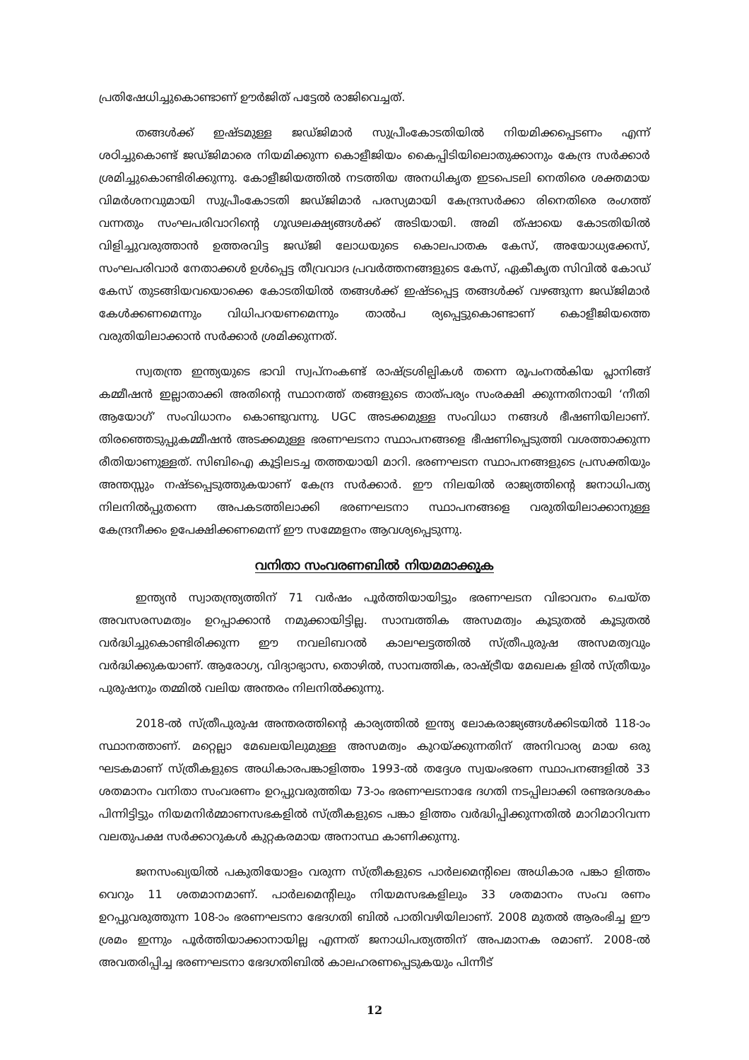പ്രതിഷേധിച്ചുകൊണ്ടാണ് ഊർജിത് പട്ടേൽ രാജിവെച്ചത്.
തങ്ങൾക്ക് ഇഷ്ടമുള്ള ജഡ്ജിമാർ സുപ്രീംകോടതിയിൽ നിയമിക്കപ്പെടണം എന്ന് ശഠിച്ചുകൊണ്ട് ജഡ്ജിമാരെ നിയമിക്കുന്ന കൊളീജിയം കൈപ്പിടിയിലൊതുക്കാനും കേന്ദ്ര സർക്കാർ ശ്രമിച്ചുകൊണ്ടിരിക്കുന്നു. കോളീജിയത്തിൽ നടത്തിയ അനധികൃത ഇടപെടലി നെതിരെ ശക്തമായ വിമർശനവുമായി സുപ്രീംകോടതി ജഡ്ജിമാർ പരസ്യമായി കേന്ദ്രസർക്കാ രിനെതിരെ രംഗത്ത് വന്നതും സംഘപരിവാറിന്റെ ഗൂഢലക്ഷ്യങ്ങൾക്ക് അടിയായി. അമി ത്ഷായെ കോടതിയിൽ വിളിച്ചുവരുത്താൻ ഉത്തരവിട്ട ജഡ്ജി ലോധയുടെ കൊലപാതക കേസ്, അയോധ്യക്കേസ്, സംഘപരിവാർ നേതാക്കൾ ഉൾപ്പെട്ട തീവ്രവാദ പ്രവർത്തനങ്ങളുടെ കേസ്, ഏകീകൃത സിവിൽ കോഡ് കേസ് തുടങ്ങിയവയൊക്കെ കോടതിയിൽ തങ്ങൾക്ക് ഇഷ്ടപ്പെട്ട തങ്ങൾക്ക് വഴങ്ങുന്ന ജഡ്ജിമാർ കേൾക്കണമെന്നും വിധിപറയണമെന്നും താൽപ ര്യപ്പെട്ടുകൊണ്ടാണ് കൊളീജിയത്തെ വരുതിയിലാക്കാൻ സർക്കാർ ശ്രമിക്കുന്നത്.
സ്വതന്ത്ര ഇന്ത്യയുടെ ഭാവി സ്വപ്നംകണ്ട് രാഷ്ട്രശില്പികൾ തന്നെ രൂപംനൽകിയ പ്ലാനിങ്ങ് കമ്മീഷൻ ഇല്ലാതാക്കി അതിന്റെ സ്ഥാനത്ത് തങ്ങളുടെ താത്പര്യം സംരക്ഷി ക്കുന്നതിനായി ‘നീതി ആയോഗ്’ സംവിധാനം കൊണ്ടുവന്നു. UGC അടക്കമുള്ള സംവിധാ നങ്ങൾ ഭീഷണിയിലാണ്. തിരഞ്ഞെടുപ്പുകമ്മീഷൻ അടക്കമുള്ള ഭരണഘടനാ സ്ഥാപനങ്ങളെ ഭീഷണിപ്പെടുത്തി വശത്താക്കുന്ന രീതിയാണുള്ളത്. സിബിഐ കൂട്ടിലടച്ച തത്തയായി മാറി. ഭരണഘടന സ്ഥാപനങ്ങളുടെ പ്രസക്തിയും അന്തസ്സും നഷ്ടപ്പെടുത്തുകയാണ് കേന്ദ്ര സർക്കാർ. ഈ നിലയിൽ രാജ്യത്തിന്റെ ജനാധിപത്യ നിലനിൽപ്പുതന്നെ അപകടത്തിലാക്കി ഭരണഘടനാ സ്ഥാപനങ്ങളെ വരുതിയിലാക്കാനുള്ള കേന്ദ്രനീക്കം ഉപേക്ഷിക്കണമെന്ന് ഈ സമ്മേളനം ആവശ്യപ്പെടുന്നു.
വനിതാ സംവരണബിൽ നിയമമാക്കുക
ഇന്ത്യൻ സ്വാതന്ത്ര്യത്തിന് 71 വർഷം പൂർത്തിയായിട്ടും ഭരണഘടന വിഭാവനം ചെയ്ത അവസരസമത്വം ഉറപ്പാക്കാൻ നമുക്കായിട്ടില്ല. സാമ്പത്തിക അസമത്വം കൂടുതൽ കൂടുതൽ വർദ്ധിച്ചുകൊണ്ടിരിക്കുന്ന ഈ നവലിബറൽ കാലഘട്ടത്തിൽ സ്ത്രീപുരുഷ അസമത്വവും വർദ്ധിക്കുകയാണ്. ആരോഗ്യ, വിദ്യാഭ്യാസ, തൊഴിൽ, സാമ്പത്തിക, രാഷ്ട്രീയ മേഖലക ളിൽ സ്ത്രീയും പുരുഷനും തമ്മിൽ വലിയ അന്തരം നിലനിൽക്കുന്നു.
2018-ൽ സ്ത്രീപുരുഷ അന്തരത്തിന്റെ കാര്യത്തിൽ ഇന്ത്യ ലോകരാജ്യങ്ങൾക്കിടയിൽ 118-ാം സ്ഥാനത്താണ്. മറ്റെല്ലാ മേഖലയിലുമുള്ള അസമത്വം കുറയ്ക്കുന്നതിന് അനിവാര്യ മായ ഒരു ഘടകമാണ് സ്ത്രീകളുടെ അധികാരപങ്കാളിത്തം 1993-ൽ തദ്ദേശ സ്വയംഭരണ സ്ഥാപനങ്ങളിൽ 33 ശതമാനം വനിതാ സംവരണം ഉറപ്പുവരുത്തിയ 73-ാം ഭരണഘടനാഭേ ദഗതി നടപ്പിലാക്കി രണ്ടരദശകം പിന്നിട്ടിട്ടും നിയമനിർമ്മാണസഭകളിൽ സ്ത്രീകളുടെ പങ്കാ ളിത്തം വർദ്ധിപ്പിക്കുന്നതിൽ മാറിമാറിവന്ന വലതുപക്ഷ സർക്കാറുകൾ കുറ്റകരമായ അനാസ്ഥ കാണിക്കുന്നു.
ജനസംഖ്യയിൽ പകുതിയോളം വരുന്ന സ്ത്രീകളുടെ പാർലമെന്റിലെ അധികാര പങ്കാ ളിത്തം വെറും 11 ശതമാനമാണ്. പാർലമെന്റിലും നിയമസഭകളിലും 33 ശതമാനം സംവ രണം ഉറപ്പുവരുത്തുന്ന 108-ാം ഭരണഘടനാ ഭേദഗതി ബിൽ പാതിവഴിയിലാണ്. 2008 മുതൽ ആരംഭിച്ച ഈ ശ്രമം ഇന്നും പൂർത്തിയാക്കാനായില്ല എന്നത് ജനാധിപത്യത്തിന് അപമാനക രമാണ്. 2008-ൽ അവതരിപ്പിച്ച ഭരണഘടനാ ഭേദഗതിബിൽ കാലഹരണപ്പെടുകയും പിന്നീട്
12